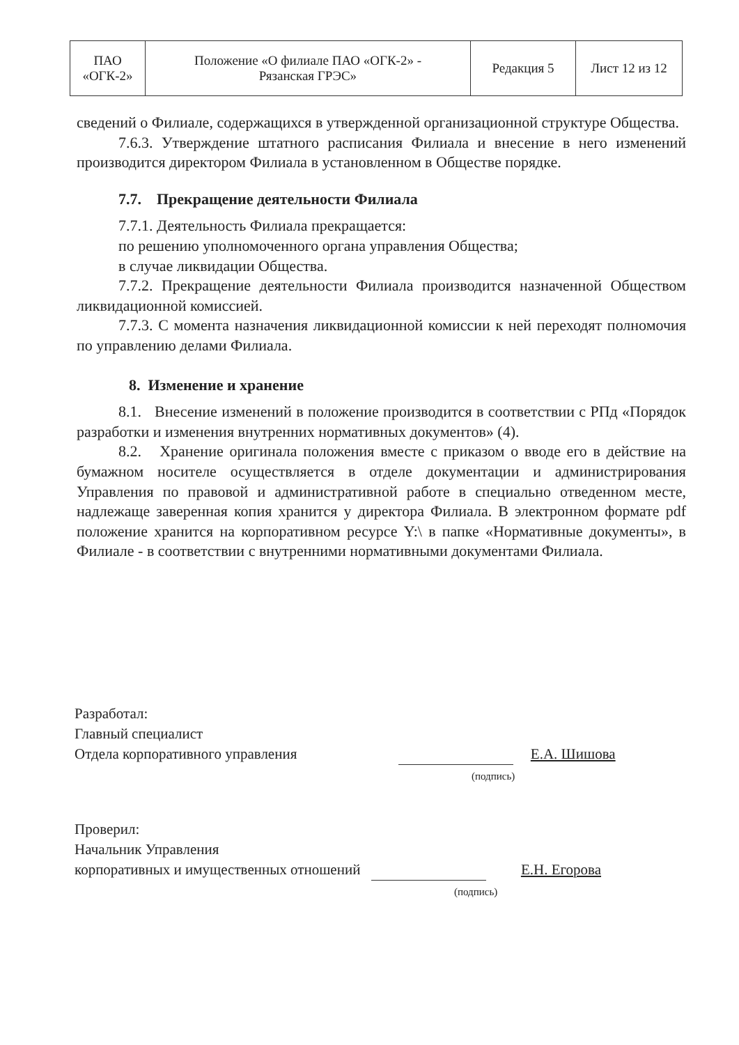| ПАО «ОГК-2» | Положение «О филиале ПАО «ОГК-2» - Рязанская ГРЭС» | Редакция 5 | Лист 12 из 12 |
сведений о Филиале, содержащихся в утвержденной организационной структуре Общества.
7.6.3. Утверждение штатного расписания Филиала и внесение в него изменений производится директором Филиала в установленном в Обществе порядке.
7.7. Прекращение деятельности Филиала
7.7.1. Деятельность Филиала прекращается:
по решению уполномоченного органа управления Общества;
в случае ликвидации Общества.
7.7.2. Прекращение деятельности Филиала производится назначенной Обществом ликвидационной комиссией.
7.7.3. С момента назначения ликвидационной комиссии к ней переходят полномочия по управлению делами Филиала.
8. Изменение и хранение
8.1. Внесение изменений в положение производится в соответствии с РПд «Порядок разработки и изменения внутренних нормативных документов» (4).
8.2. Хранение оригинала положения вместе с приказом о вводе его в действие на бумажном носителе осуществляется в отделе документации и администрирования Управления по правовой и административной работе в специально отведенном месте, надлежаще заверенная копия хранится у директора Филиала. В электронном формате pdf положение хранится на корпоративном ресурсе Y:\ в папке «Нормативные документы», в Филиале - в соответствии с внутренними нормативными документами Филиала.
Разработал:
Главный специалист
Отдела корпоративного управления Е.А. Шишова
(подпись)
Проверил:
Начальник Управления
корпоративных и имущественных отношений Е.Н. Егорова
(подпись)